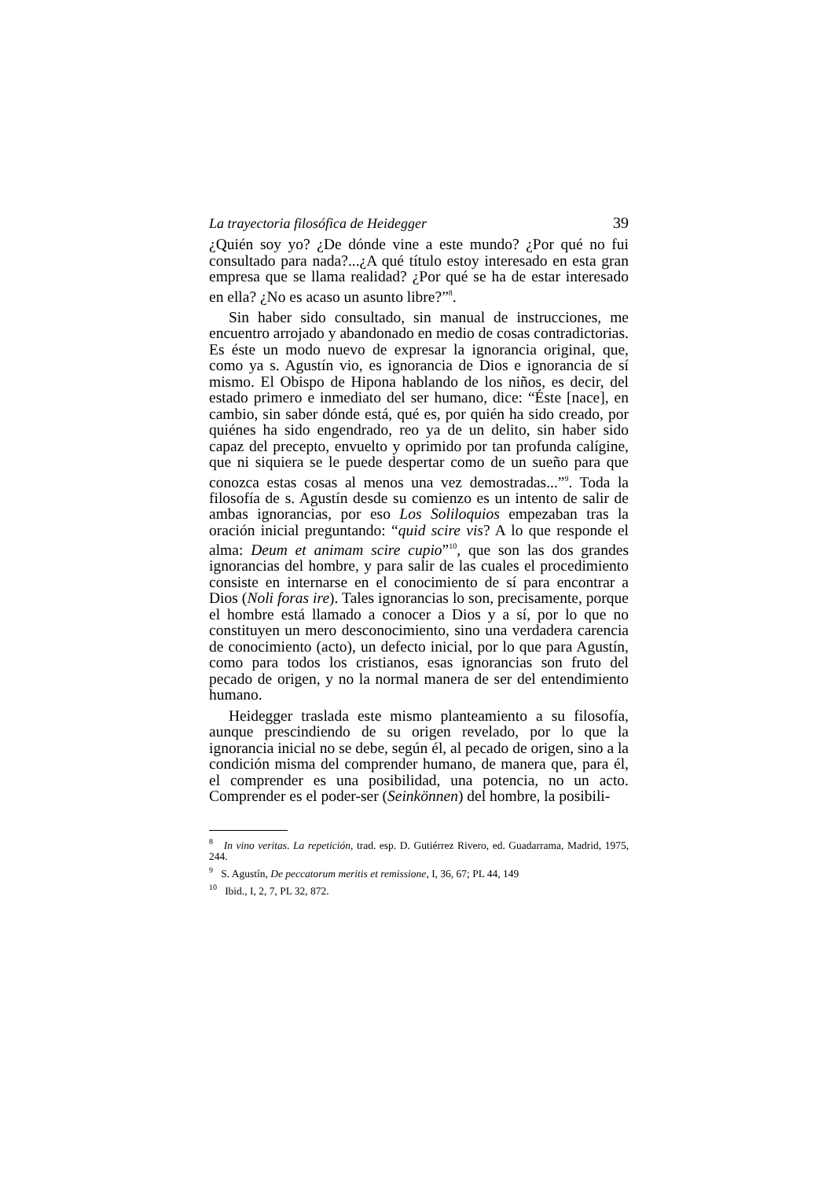La trayectoria filosófica de Heidegger 39
¿Quién soy yo? ¿De dónde vine a este mundo? ¿Por qué no fui consultado para nada?...¿A qué título estoy interesado en esta gran empresa que se llama realidad? ¿Por qué se ha de estar interesado en ella? ¿No es acaso un asunto libre?”<sup>8</sup>.
Sin haber sido consultado, sin manual de instrucciones, me encuentro arrojado y abandonado en medio de cosas contradictorias. Es éste un modo nuevo de expresar la ignorancia original, que, como ya s. Agustín vio, es ignorancia de Dios e ignorancia de sí mismo. El Obispo de Hipona hablando de los niños, es decir, del estado primero e inmediato del ser humano, dice: “Éste [nace], en cambio, sin saber dónde está, qué es, por quién ha sido creado, por quiénes ha sido engendrado, reo ya de un delito, sin haber sido capaz del precepto, envuelto y oprimido por tan profunda calígine, que ni siquiera se le puede despertar como de un sueño para que conozca estas cosas al menos una vez demostradas...”<sup>9</sup>. Toda la filosofía de s. Agustín desde su comienzo es un intento de salir de ambas ignorancias, por eso Los Soliloquios empezaban tras la oración inicial preguntando: “quid scire vis? A lo que responde el alma: Deum et animam scire cupio”<sup>10</sup>, que son las dos grandes ignorancias del hombre, y para salir de las cuales el procedimiento consiste en internarse en el conocimiento de sí para encontrar a Dios (Noli foras ire). Tales ignorancias lo son, precisamente, porque el hombre está llamado a conocer a Dios y a sí, por lo que no constituyen un mero desconocimiento, sino una verdadera carencia de conocimiento (acto), un defecto inicial, por lo que para Agustín, como para todos los cristianos, esas ignorancias son fruto del pecado de origen, y no la normal manera de ser del entendimiento humano.
Heidegger traslada este mismo planteamiento a su filosofía, aunque prescindiendo de su origen revelado, por lo que la ignorancia inicial no se debe, según él, al pecado de origen, sino a la condición misma del comprender humano, de manera que, para él, el comprender es una posibilidad, una potencia, no un acto. Comprender es el poder-ser (Seinkönnen) del hombre, la posibili-
<sup>8</sup> In vino veritas. La repetición, trad. esp. D. Gutiérrez Rivero, ed. Guadarrama, Madrid, 1975, 244.
<sup>9</sup> S. Agustín, De peccatorum meritis et remissione, I, 36, 67; PL 44, 149
<sup>10</sup> Ibid., I, 2, 7, PL 32, 872.